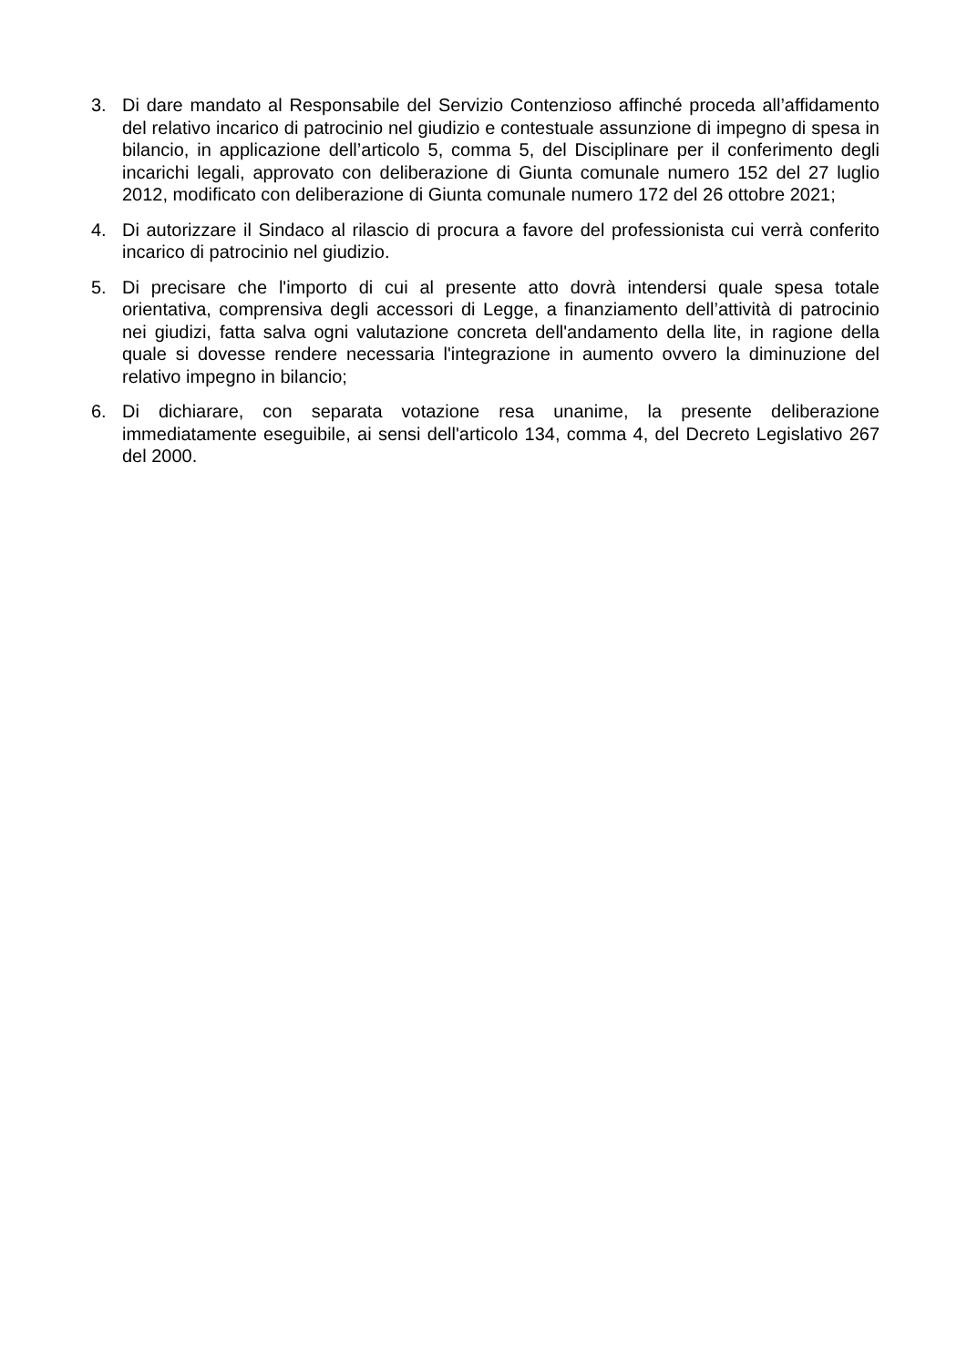3. Di dare mandato al Responsabile del Servizio Contenzioso affinché proceda all’affidamento del relativo incarico di patrocinio nel giudizio e contestuale assunzione di impegno di spesa in bilancio, in applicazione dell’articolo 5, comma 5, del Disciplinare per il conferimento degli incarichi legali, approvato con deliberazione di Giunta comunale numero 152 del 27 luglio 2012, modificato con deliberazione di Giunta comunale numero 172 del 26 ottobre 2021;
4. Di autorizzare il Sindaco al rilascio di procura a favore del professionista cui verrà conferito incarico di patrocinio nel giudizio.
5. Di precisare che l'importo di cui al presente atto dovrà intendersi quale spesa totale orientativa, comprensiva degli accessori di Legge, a finanziamento dell’attività di patrocinio nei giudizi, fatta salva ogni valutazione concreta dell'andamento della lite, in ragione della quale si dovesse rendere necessaria l'integrazione in aumento ovvero la diminuzione del relativo impegno in bilancio;
6. Di dichiarare, con separata votazione resa unanime, la presente deliberazione immediatamente eseguibile, ai sensi dell'articolo 134, comma 4, del Decreto Legislativo 267 del 2000.